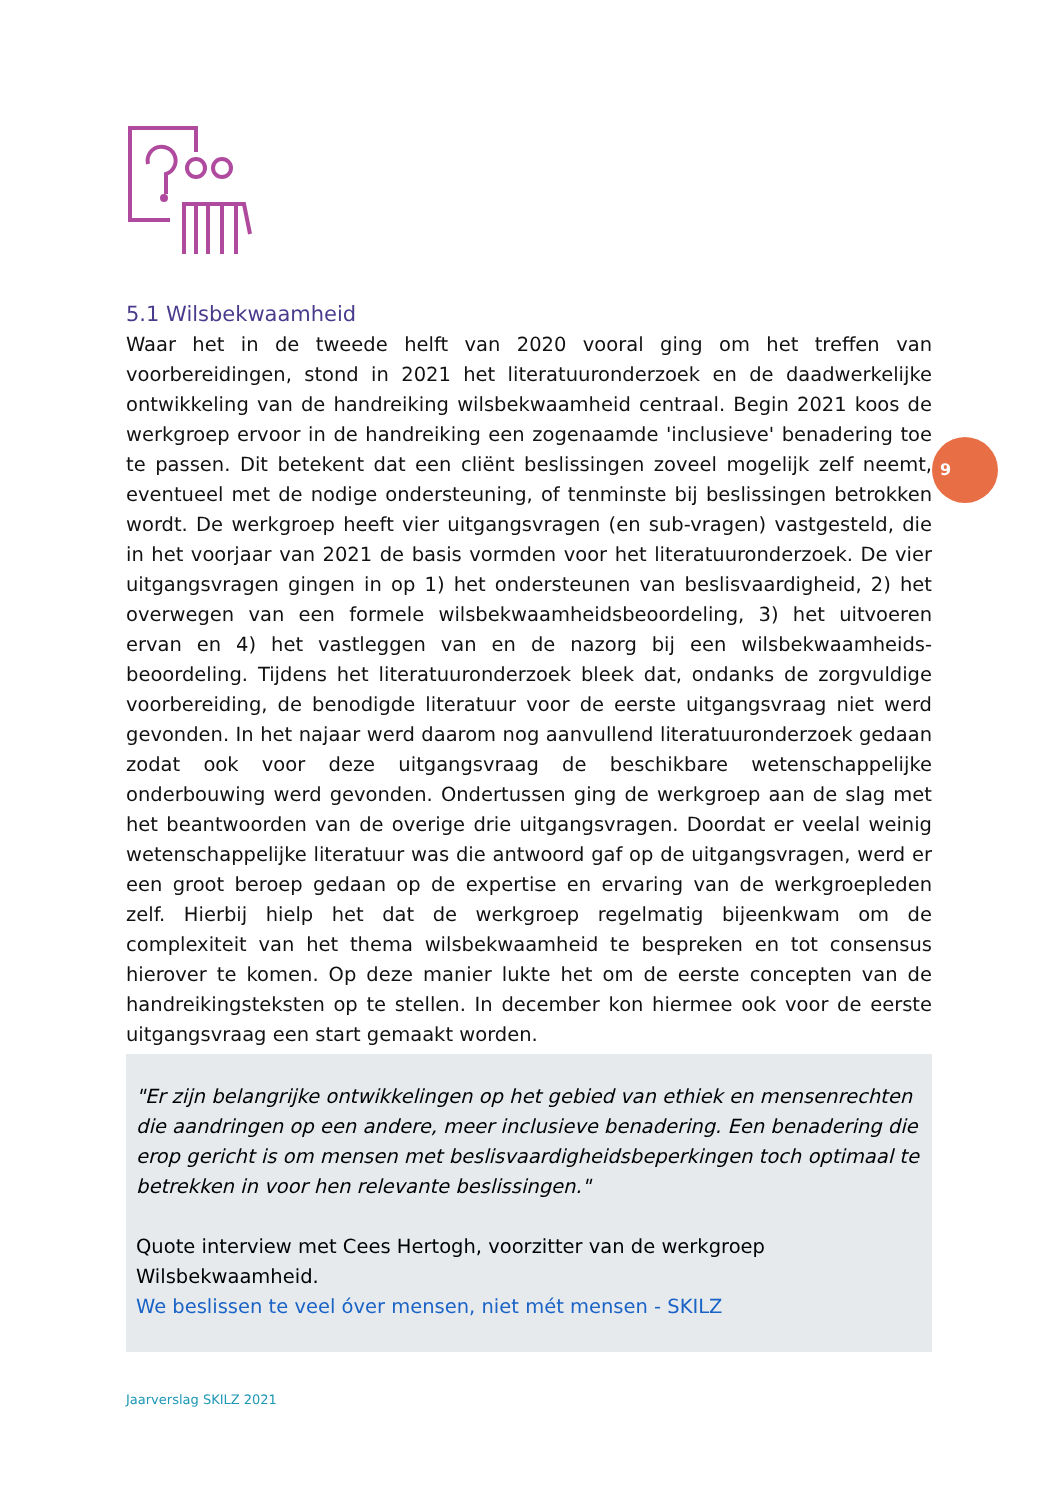9
5.1 Wilsbekwaamheid
Waar het in de tweede helft van 2020 vooral ging om het treffen van voorbereidingen, stond in 2021 het literatuuronderzoek en de daadwerkelijke ontwikkeling van de handreiking wilsbekwaamheid centraal. Begin 2021 koos de werkgroep ervoor in de handreiking een zogenaamde 'inclusieve' benadering toe te passen. Dit betekent dat een cliënt beslissingen zoveel mogelijk zelf neemt, eventueel met de nodige ondersteuning, of tenminste bij beslissingen betrokken wordt. De werkgroep heeft vier uitgangsvragen (en sub-vragen) vastgesteld, die in het voorjaar van 2021 de basis vormden voor het literatuuronderzoek. De vier uitgangsvragen gingen in op 1) het ondersteunen van beslisvaardigheid, 2) het overwegen van een formele wilsbekwaamheidsbeoordeling, 3) het uitvoeren ervan en 4) het vastleggen van en de nazorg bij een wilsbekwaamheids-beoordeling. Tijdens het literatuuronderzoek bleek dat, ondanks de zorgvuldige voorbereiding, de benodigde literatuur voor de eerste uitgangsvraag niet werd gevonden. In het najaar werd daarom nog aanvullend literatuuronderzoek gedaan zodat ook voor deze uitgangsvraag de beschikbare wetenschappelijke onderbouwing werd gevonden. Ondertussen ging de werkgroep aan de slag met het beantwoorden van de overige drie uitgangsvragen. Doordat er veelal weinig wetenschappelijke literatuur was die antwoord gaf op de uitgangsvragen, werd er een groot beroep gedaan op de expertise en ervaring van de werkgroepleden zelf. Hierbij hielp het dat de werkgroep regelmatig bijeenkwam om de complexiteit van het thema wilsbekwaamheid te bespreken en tot consensus hierover te komen. Op deze manier lukte het om de eerste concepten van de handreikingsteksten op te stellen. In december kon hiermee ook voor de eerste uitgangsvraag een start gemaakt worden.
"Er zijn belangrijke ontwikkelingen op het gebied van ethiek en mensenrechten die aandringen op een andere, meer inclusieve benadering. Een benadering die erop gericht is om mensen met beslisvaardigheidsbeperkingen toch optimaal te betrekken in voor hen relevante beslissingen."
Quote interview met Cees Hertogh, voorzitter van de werkgroep Wilsbekwaamheid.
We beslissen te veel óver mensen, niet mét mensen - SKILZ
Jaarverslag SKILZ 2021